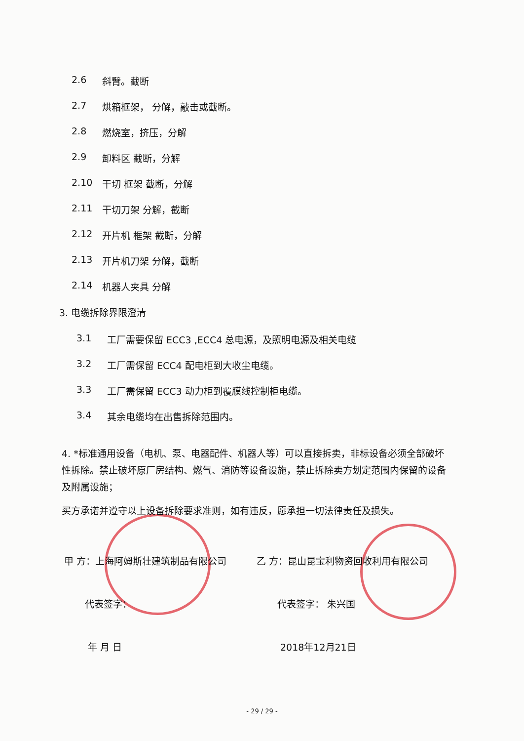2.6 斜臂。截断
2.7 烘箱框架， 分解，敲击或截断。
2.8 燃烧室，挤压，分解
2.9 卸料区 截断，分解
2.10 干切 框架 截断，分解
2.11 干切刀架 分解，截断
2.12 开片机 框架 截断，分解
2.13 开片机刀架 分解，截断
2.14 机器人夹具 分解
3. 电缆拆除界限澄清
3.1 工厂需要保留 ECC3 ,ECC4 总电源，及照明电源及相关电缆
3.2 工厂需保留 ECC4 配电柜到大收尘电缆。
3.3 工厂需保留 ECC3 动力柜到覆膜线控制柜电缆。
3.4 其余电缆均在出售拆除范围内。
4. *标准通用设备（电机、泵、电器配件、机器人等）可以直接拆卖，非标设备必须全部破坏性拆除。禁止破坏原厂房结构、燃气、消防等设备设施，禁止拆除卖方划定范围内保留的设备及附属设施；
买方承诺并遵守以上设备拆除要求准则，如有违反，愿承担一切法律责任及损失。
甲 方：上海阿姆斯壮建筑制品有限公司 乙 方：昆山昆宝利物资回收利用有限公司
代表签字： 代表签字： 朱兴国
年 月 日 2018年12月21日
- 29 / 29 -